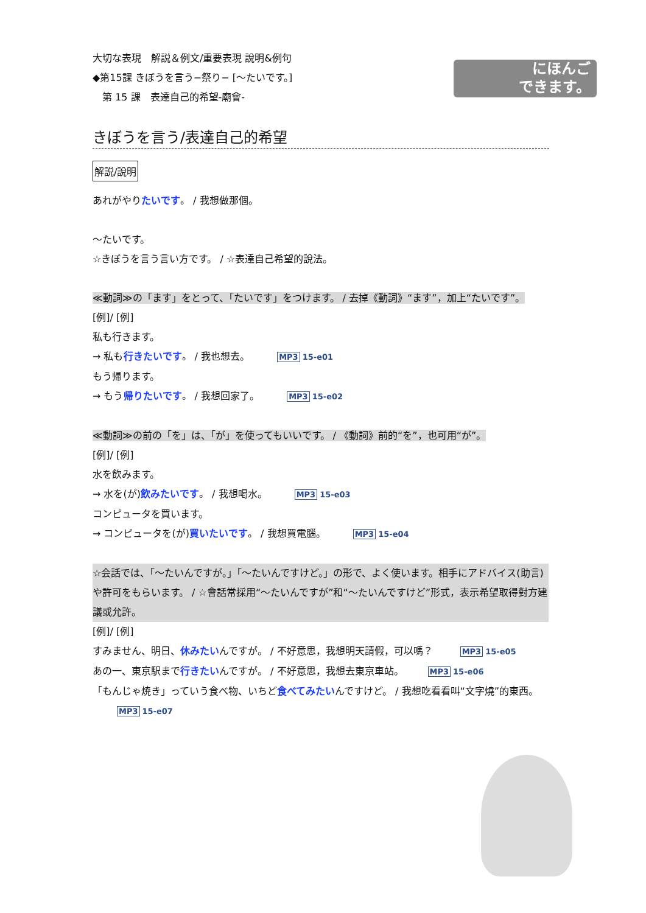にほんご
できます。
大切な表現　解説＆例文/重要表現 說明&例句
◆第15課 きぼうを言う−祭り− [〜たいです。]
　第 15 課　表達自己的希望-廟會-
きぼうを言う/表達自己的希望
解説/說明
あれがやりたいです。 / 我想做那個。
〜たいです。
☆きぼうを言う言い方です。 / ☆表達自己希望的說法。
≪動詞≫の「ます」をとって、「たいです」をつけます。 / 去掉《動詞》“ます”，加上“たいです”。
[例]/ [例]
私も行きます。
→ 私も行きたいです。 / 我也想去。 MP3 15-e01
もう帰ります。
→ もう帰りたいです。 / 我想回家了。 MP3 15-e02
≪動詞≫の前の「を」は、「が」を使ってもいいです。 / 《動詞》前的“を”，也可用“が”。
[例]/ [例]
水を飲みます。
→ 水を(が)飲みたいです。 / 我想喝水。 MP3 15-e03
コンピュータを買います。
→ コンピュータを(が)買いたいです。 / 我想買電腦。 MP3 15-e04
☆会話では、「〜たいんですが。」「〜たいんですけど。」の形で、よく使います。相手にアドバイス(助言)や許可をもらいます。 / ☆會話常採用“〜たいんですが”和“〜たいんですけど”形式，表示希望取得對方建議或允許。
[例]/ [例]
すみません、明日、休みたいんですが。 / 不好意思，我想明天請假，可以嗎？ MP3 15-e05
あの一、東京駅まで行きたいんですが。 / 不好意思，我想去東京車站。 MP3 15-e06
「もんじゃ焼き」っていう食べ物、いちど食べてみたいんですけど。 / 我想吃看看叫“文字燒”的東西。 MP3 15-e07